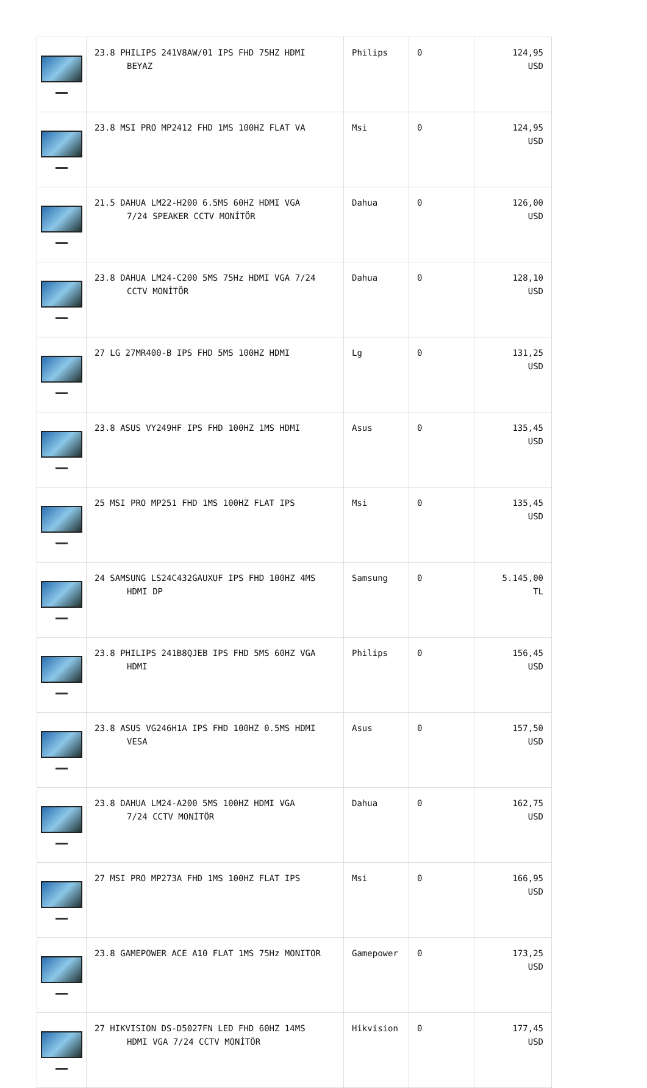| | 23.8 PHILIPS 241V8AW/01 IPS FHD 75HZ HDMI BEYAZ | Philips | 0 | 124,95 USD |
| | 23.8 MSI PRO MP2412 FHD 1MS 100HZ FLAT VA | Msi | 0 | 124,95 USD |
| | 21.5 DAHUA LM22-H200 6.5MS 60HZ HDMI VGA 7/24 SPEAKER CCTV MONİTÖR | Dahua | 0 | 126,00 USD |
| | 23.8 DAHUA LM24-C200 5MS 75Hz HDMI VGA 7/24 CCTV MONİTÖR | Dahua | 0 | 128,10 USD |
| | 27 LG 27MR400-B IPS FHD 5MS 100HZ HDMI | Lg | 0 | 131,25 USD |
| | 23.8 ASUS VY249HF IPS FHD 100HZ 1MS HDMI | Asus | 0 | 135,45 USD |
| | 25 MSI PRO MP251 FHD 1MS 100HZ FLAT IPS | Msi | 0 | 135,45 USD |
| | 24 SAMSUNG LS24C432GAUXUF IPS FHD 100HZ 4MS HDMI DP | Samsung | 0 | 5.145,00 TL |
| | 23.8 PHILIPS 241B8QJEB IPS FHD 5MS 60HZ VGA HDMI | Philips | 0 | 156,45 USD |
| | 23.8 ASUS VG246H1A IPS FHD 100HZ 0.5MS HDMI VESA | Asus | 0 | 157,50 USD |
| | 23.8 DAHUA LM24-A200 5MS 100HZ HDMI VGA 7/24 CCTV MONİTÖR | Dahua | 0 | 162,75 USD |
| | 27 MSI PRO MP273A FHD 1MS 100HZ FLAT IPS | Msi | 0 | 166,95 USD |
| | 23.8 GAMEPOWER ACE A10 FLAT 1MS 75Hz MONITOR | Gamepower | 0 | 173,25 USD |
| | 27 HIKVISION DS-D5027FN LED FHD 60HZ 14MS HDMI VGA 7/24 CCTV MONİTÖR | Hikvision | 0 | 177,45 USD |